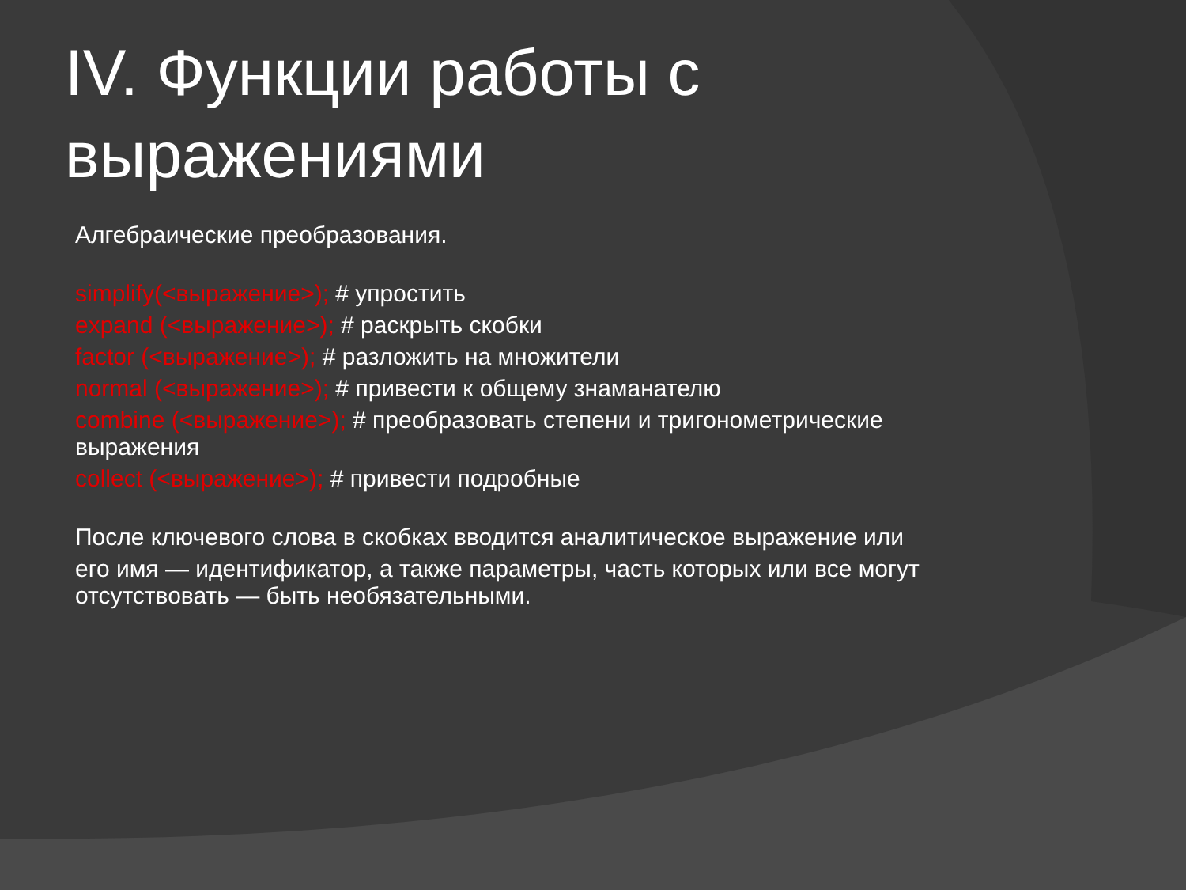IV. Функции работы с выражениями
Алгебраические преобразования.
simplify(<выражение>); # упростить
expand (<выражение>); # раскрыть скобки
factor (<выражение>); # разложить на множители
normal (<выражение>); # привести к общему знаманателю
combine (<выражение>); # преобразовать степени и тригонометрические выражения
collect (<выражение>); # привести подробные
После ключевого слова в скобках вводится аналитическое выражение или
его имя — идентификатор, а также параметры, часть которых или все могут отсутствовать — быть необязательными.